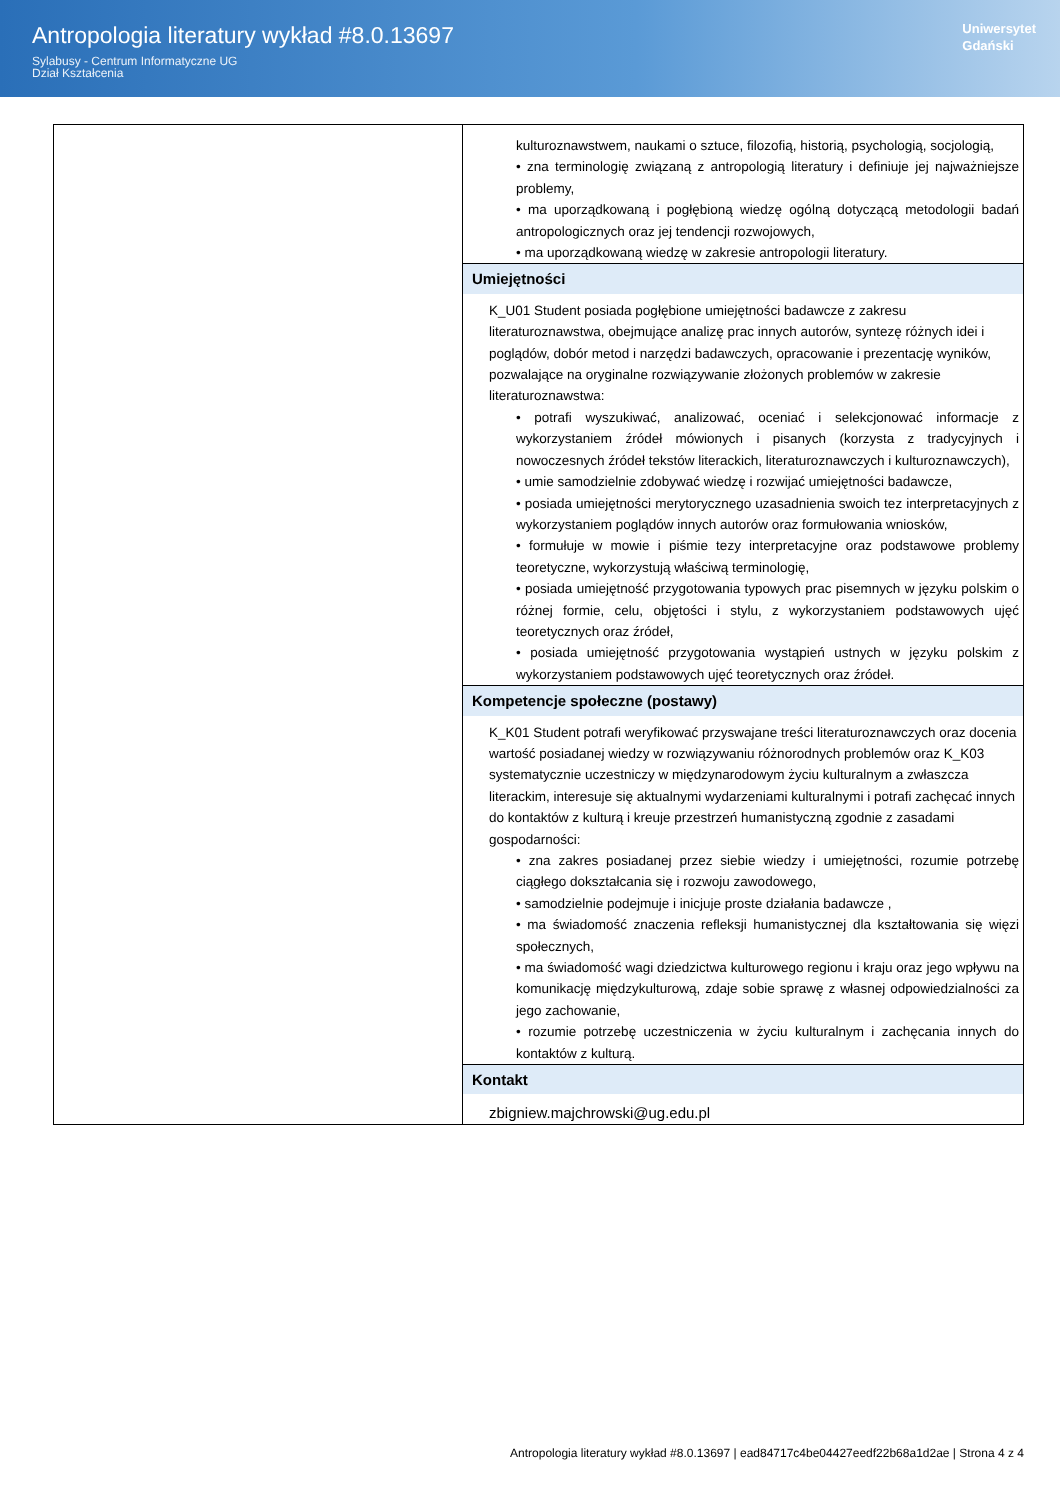Antropologia literatury wykład #8.0.13697
Sylabusy - Centrum Informatyczne UG
Dział Kształcenia
Uniwersytet
Gdański
| | kulturoznawstwem, naukami o sztuce, filozofią, historią, psychologią, socjologią, • zna terminologię związaną z antropologią literatury i definiuje jej najważniejsze problemy, • ma uporządkowaną i pogłębioną wiedzę ogólną dotyczącą metodologii badań antropologicznych oraz jej tendencji rozwojowych, • ma uporządkowaną wiedzę w zakresie antropologii literatury. |
| | Umiejętności K_U01 Student posiada pogłębione umiejętności badawcze z zakresu literaturoznawstwa, obejmujące analizę prac innych autorów, syntezę różnych idei i poglądów, dobór metod i narzędzi badawczych, opracowanie i prezentację wyników, pozwalające na oryginalne rozwiązywanie złożonych problemów w zakresie literaturoznawstwa: • potrafi wyszukiwać, analizować, oceniać i selekcjonować informacje z wykorzystaniem źródeł mówionych i pisanych (korzysta z tradycyjnych i nowoczesnych źródeł tekstów literackich, literaturoznawczych i kulturoznawczych), • umie samodzielnie zdobywać wiedzę i rozwijać umiejętności badawcze, • posiada umiejętności merytorycznego uzasadnienia swoich tez interpretacyjnych z wykorzystaniem poglądów innych autorów oraz formułowania wniosków, • formułuje w mowie i piśmie tezy interpretacyjne oraz podstawowe problemy teoretyczne, wykorzystują właściwą terminologię, • posiada umiejętność przygotowania typowych prac pisemnych w języku polskim o różnej formie, celu, objętości i stylu, z wykorzystaniem podstawowych ujęć teoretycznych oraz źródeł, • posiada umiejętność przygotowania wystąpień ustnych w języku polskim z wykorzystaniem podstawowych ujęć teoretycznych oraz źródeł. |
| | Kompetencje społeczne (postawy) K_K01 Student potrafi weryfikować przyswajane treści literaturoznawczych oraz docenia wartość posiadanej wiedzy w rozwiązywaniu różnorodnych problemów oraz K_K03 systematycznie uczestniczy w międzynarodowym życiu kulturalnym a zwłaszcza literackim, interesuje się aktualnymi wydarzeniami kulturalnymi i potrafi zachęcać innych do kontaktów z kulturą i kreuje przestrzeń humanistyczną zgodnie z zasadami gospodarności: • zna zakres posiadanej przez siebie wiedzy i umiejętności, rozumie potrzebę ciągłego dokształcania się i rozwoju zawodowego, • samodzielnie podejmuje i inicjuje proste działania badawcze , • ma świadomość znaczenia refleksji humanistycznej dla kształtowania się więzi społecznych, • ma świadomość wagi dziedzictwa kulturowego regionu i kraju oraz jego wpływu na komunikację międzykulturową, zdaje sobie sprawę z własnej odpowiedzialności za jego zachowanie, • rozumie potrzebę uczestniczenia w życiu kulturalnym i zachęcania innych do kontaktów z kulturą. |
| | Kontakt zbigniew.majchrowski@ug.edu.pl |
Antropologia literatury wykład #8.0.13697 | ead84717c4be04427eedf22b68a1d2ae | Strona 4 z 4